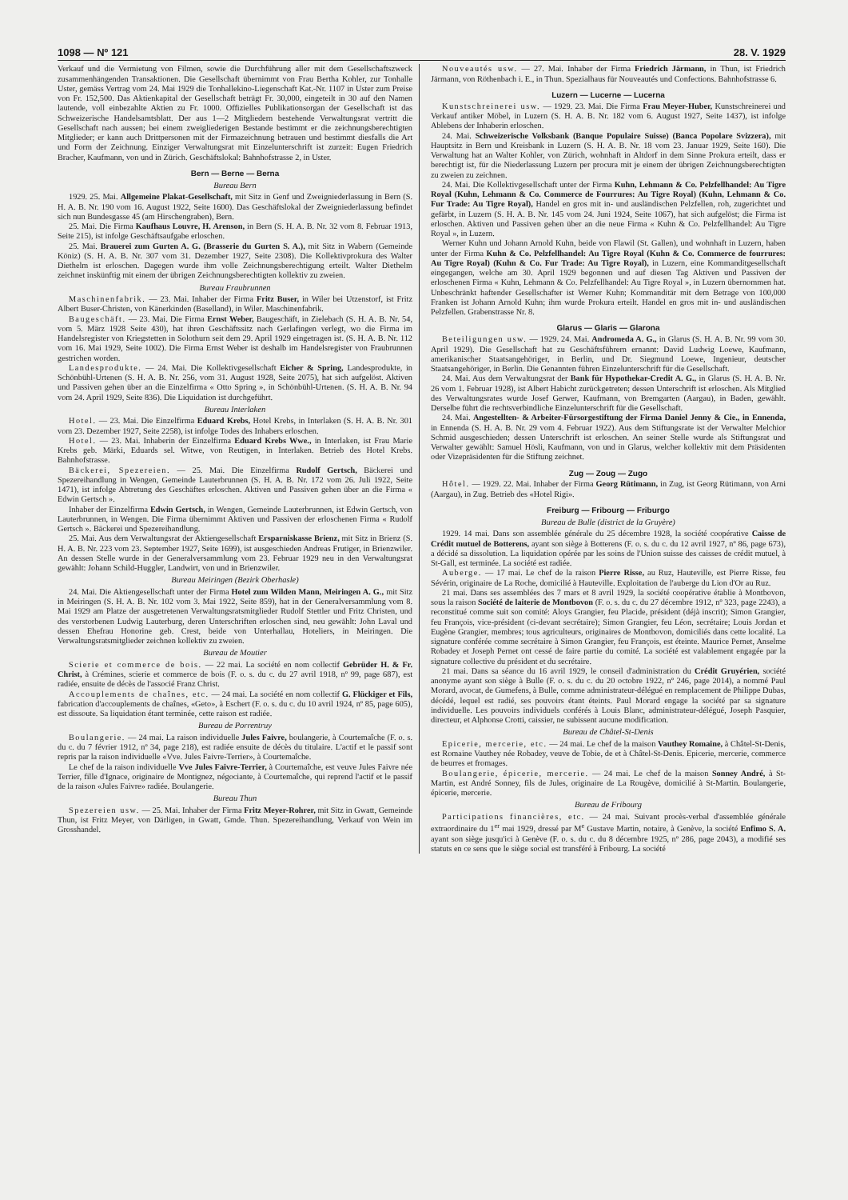1098 — Nº 121 28. V. 1929
Verkauf und die Vermietung von Filmen, sowie die Durchführung aller mit dem Gesellschaftszweck zusammenhängenden Transaktionen. Die Gesellschaft übernimmt von Frau Bertha Kohler, zur Tonhalle Uster, gemäss Vertrag vom 24. Mai 1929 die Tonhallekino-Liegenschaft Kat.-Nr. 1107 in Uster zum Preise von Fr. 152,500. Das Aktienkapital der Gesellschaft beträgt Fr. 30,000, eingeteilt in 30 auf den Namen lautende, voll einbezahlte Aktien zu Fr. 1000. Offizielles Publikationsorgan der Gesellschaft ist das Schweizerische Handelsamtsblatt. Der aus 1—2 Mitgliedern bestehende Verwaltungsrat vertritt die Gesellschaft nach aussen; bei einem zweigliederigen Bestande bestimmt er die zeichnungsberechtigten Mitglieder; er kann auch Drittpersonen mit der Firmazeichnung betrauen und bestimmt diesfalls die Art und Form der Zeichnung. Einziger Verwaltungsrat mit Einzelunterschrift ist zurzeit: Eugen Friedrich Bracher, Kaufmann, von und in Zürich. Geschäftslokal: Bahnhofstrasse 2, in Uster.
Bern — Berne — Berna
Bureau Bern
1929. 25. Mai. Allgemeine Plakat-Gesellschaft, mit Sitz in Genf und Zweigniederlassung in Bern (S. H. A. B. Nr. 190 vom 16. August 1922, Seite 1600). Das Geschäftslokal der Zweigniederlassung befindet sich nun Bundesgasse 45 (am Hirschengraben), Bern.
25. Mai. Die Firma Kaufhaus Louvre, H. Arenson, in Bern (S. H. A. B. Nr. 32 vom 8. Februar 1913, Seite 215), ist infolge Geschäftsaufgabe erloschen.
25. Mai. Brauerei zum Gurten A. G. (Brasserie du Gurten S. A.), mit Sitz in Wabern (Gemeinde Köniz) (S. H. A. B. Nr. 307 vom 31. Dezember 1927, Seite 2308). Die Kollektivprokura des Walter Diethelm ist erloschen. Dagegen wurde ihm volle Zeichnungsberechtigung erteilt. Walter Diethelm zeichnet inskünftig mit einem der übrigen Zeichnungsberechtigten kollektiv zu zweien.
Bureau Fraubrunnen
Maschinenfabrik. — 23. Mai. Inhaber der Firma Fritz Buser, in Wiler bei Utzenstorf, ist Fritz Albert Buser-Christen, von Känerkinden (Baselland), in Wiler. Maschinenfabrik.
Baugeschäft. — 23. Mai. Die Firma Ernst Weber, Baugeschäft, in Zielebach (S. H. A. B. Nr. 54, vom 5. März 1928 Seite 430), hat ihren Geschäftssitz nach Gerlafingen verlegt, wo die Firma im Handelsregister von Kriegstetten in Solothurn seit dem 29. April 1929 eingetragen ist. (S. H. A. B. Nr. 112 vom 16. Mai 1929, Seite 1002). Die Firma Ernst Weber ist deshalb im Handelsregister von Fraubrunnen gestrichen worden.
Landesprodukte. — 24. Mai. Die Kollektivgesellschaft Eicher & Spring, Landesprodukte, in Schönbühl-Urtenen (S. H. A. B. Nr. 256, vom 31. August 1928, Seite 2075), hat sich aufgelöst. Aktiven und Passiven gehen über an die Einzelfirma « Otto Spring », in Schönbühl-Urtenen. (S. H. A. B. Nr. 94 vom 24. April 1929, Seite 836). Die Liquidation ist durchgeführt.
Bureau Interlaken
Hotel. — 23. Mai. Die Einzelfirma Eduard Krebs, Hotel Krebs, in Interlaken (S. H. A. B. Nr. 301 vom 23. Dezember 1927, Seite 2258), ist infolge Todes des Inhabers erloschen.
Hotel. — 23. Mai. Inhaberin der Einzelfirma Eduard Krebs Wwe., in Interlaken, ist Frau Marie Krebs geb. Märki, Eduards sel. Witwe, von Reutigen, in Interlaken. Betrieb des Hotel Krebs. Bahnhofstrasse.
Bäckerei, Spezereien. — 25. Mai. Die Einzelfirma Rudolf Gertsch, Bäckerei und Spezereihandlung in Wengen, Gemeinde Lauterbrunnen (S. H. A. B. Nr. 172 vom 26. Juli 1922, Seite 1471), ist infolge Abtretung des Geschäftes erloschen. Aktiven und Passiven gehen über an die Firma « Edwin Gertsch ».
Inhaber der Einzelfirma Edwin Gertsch, in Wengen, Gemeinde Lauterbrunnen, ist Edwin Gertsch, von Lauterbrunnen, in Wengen. Die Firma übernimmt Aktiven und Passiven der erloschenen Firma « Rudolf Gertsch ». Bäckerei und Spezereihandlung.
25. Mai. Aus dem Verwaltungsrat der Aktiengesellschaft Ersparniskasse Brienz, mit Sitz in Brienz (S. H. A. B. Nr. 223 vom 23. September 1927, Seite 1699), ist ausgeschieden Andreas Frutiger, in Brienzwiler. An dessen Stelle wurde in der Generalversammlung vom 23. Februar 1929 neu in den Verwaltungsrat gewählt: Johann Schild-Huggler, Landwirt, von und in Brienzwiler.
Bureau Meiringen (Bezirk Oberhasle)
24. Mai. Die Aktiengesellschaft unter der Firma Hotel zum Wilden Mann, Meiringen A. G., mit Sitz in Meiringen (S. H. A. B. Nr. 102 vom 3. Mai 1922, Seite 859), hat in der Generalversammlung vom 8. Mai 1929 am Platze der ausgetretenen Verwaltungsratsmitglieder Rudolf Stettler und Fritz Christen, und des verstorbenen Ludwig Lauterburg, deren Unterschriften erloschen sind, neu gewählt: John Laval und dessen Ehefrau Honorine geb. Crest, beide von Unterhallau, Hoteliers, in Meiringen. Die Verwaltungsratsmitglieder zeichnen kollektiv zu zweien.
Bureau de Moutier
Scierie et commerce de bois. — 22 mai. La société en nom collectif Gebrüder H. & Fr. Christ, à Crémines, scierie et commerce de bois (F. o. s. du c. du 27 avril 1918, nº 99, page 687), est radiée, ensuite de décès de l'associé Franz Christ.
Accouplements de chaînes, etc. — 24 mai. La société en nom collectif G. Flückiger et Fils, fabrication d'accouplements de chaînes, «Geto», à Eschert (F. o. s. du c. du 10 avril 1924, nº 85, page 605), est dissoute. Sa liquidation étant terminée, cette raison est radiée.
Bureau de Porrentruy
Boulangerie. — 24 mai. La raison individuelle Jules Faivre, boulangerie, à Courtemaîche (F. o. s. du c. du 7 février 1912, nº 34, page 218), est radiée ensuite de décès du titulaire. L'actif et le passif sont repris par la raison individuelle «Vve. Jules Faivre-Terrier», à Courtemaîche.
Le chef de la raison individuelle Vve Jules Faivre-Terrier, à Courtemaîche, est veuve Jules Faivre née Terrier, fille d'Ignace, originaire de Montignez, négociante, à Courtemaîche, qui reprend l'actif et le passif de la raison «Jules Faivre» radiée. Boulangerie.
Bureau Thun
Spezereien usw. — 25. Mai. Inhaber der Firma Fritz Meyer-Rohrer, mit Sitz in Gwatt, Gemeinde Thun, ist Fritz Meyer, von Därligen, in Gwatt, Gmde. Thun. Spezereihandlung, Verkauf von Wein im Grosshandel.
Nouveautés usw. — 27. Mai. Inhaber der Firma Friedrich Järmann, in Thun, ist Friedrich Järmann, von Röthenbach i. E., in Thun. Spezialhaus für Nouveautés und Confections. Bahnhofstrasse 6.
Luzern — Lucerne — Lucerna
Kunstschreinerei usw. — 1929. 23. Mai. Die Firma Frau Meyer-Huber, Kunstschreinerei und Verkauf antiker Möbel, in Luzern (S. H. A. B. Nr. 182 vom 6. August 1927, Seite 1437), ist infolge Ablebens der Inhaberin erloschen.
24. Mai. Schweizerische Volksbank (Banque Populaire Suisse) (Banca Popolare Svizzera), mit Hauptsitz in Bern und Kreisbank in Luzern (S. H. A. B. Nr. 18 vom 23. Januar 1929, Seite 160). Die Verwaltung hat an Walter Kohler, von Zürich, wohnhaft in Altdorf in dem Sinne Prokura erteilt, dass er berechtigt ist, für die Niederlassung Luzern per procura mit je einem der übrigen Zeichnungsberechtigten zu zweien zu zeichnen.
24. Mai. Die Kollektivgesellschaft unter der Firma Kuhn, Lehmann & Co. Pelzfellhandel: Au Tigre Royal (Kuhn, Lehmann & Co. Commerce de Fourrures: Au Tigre Royal) (Kuhn, Lehmann & Co. Fur Trade: Au Tigre Royal), Handel en gros mit in- und ausländischen Pelzfellen, roh, zugerichtet und gefärbt, in Luzern (S. H. A. B. Nr. 145 vom 24. Juni 1924, Seite 1067), hat sich aufgelöst; die Firma ist erloschen. Aktiven und Passiven gehen über an die neue Firma « Kuhn & Co. Pelzfellhandel: Au Tigre Royal », in Luzern.
Werner Kuhn und Johann Arnold Kuhn, beide von Flawil (St. Gallen), und wohnhaft in Luzern, haben unter der Firma Kuhn & Co. Pelzfellhandel: Au Tigre Royal (Kuhn & Co. Commerce de fourrures: Au Tigre Royal) (Kuhn & Co. Fur Trade: Au Tigre Royal), in Luzern, eine Kommanditgesellschaft eingegangen, welche am 30. April 1929 begonnen und auf diesen Tag Aktiven und Passiven der erloschenen Firma « Kuhn, Lehmann & Co. Pelzfellhandel: Au Tigre Royal », in Luzern übernommen hat. Unbeschränkt haftender Gesellschafter ist Werner Kuhn; Kommanditär mit dem Betrage von 100,000 Franken ist Johann Arnold Kuhn; ihm wurde Prokura erteilt. Handel en gros mit in- und ausländischen Pelzfellen. Grabenstrasse Nr. 8.
Glarus — Glaris — Glarona
Beteiligungen usw. — 1929. 24. Mai. Andromeda A. G., in Glarus (S. H. A. B. Nr. 99 vom 30. April 1929). Die Gesellschaft hat zu Geschäftsführern ernannt: David Ludwig Loewe, Kaufmann, amerikanischer Staatsangehöriger, in Berlin, und Dr. Siegmund Loewe, Ingenieur, deutscher Staatsangehöriger, in Berlin. Die Genannten führen Einzelunterschrift für die Gesellschaft.
24. Mai. Aus dem Verwaltungsrat der Bank für Hypothekar-Credit A. G., in Glarus (S. H. A. B. Nr. 26 vom 1. Februar 1928), ist Albert Habicht zurückgetreten; dessen Unterschrift ist erloschen. Als Mitglied des Verwaltungsrates wurde Josef Gerwer, Kaufmann, von Bremgarten (Aargau), in Baden, gewählt. Derselbe führt die rechtsverbindliche Einzelunterschrift für die Gesellschaft.
24. Mai. Angestellten- & Arbeiter-Fürsorgestiftung der Firma Daniel Jenny & Cie., in Ennenda, in Ennenda (S. H. A. B. Nr. 29 vom 4. Februar 1922). Aus dem Stiftungsrate ist der Verwalter Melchior Schmid ausgeschieden; dessen Unterschrift ist erloschen. An seiner Stelle wurde als Stiftungsrat und Verwalter gewählt: Samuel Hösli, Kaufmann, von und in Glarus, welcher kollektiv mit dem Präsidenten oder Vizepräsidenten für die Stiftung zeichnet.
Zug — Zoug — Zugo
Hôtel. — 1929. 22. Mai. Inhaber der Firma Georg Rütimann, in Zug, ist Georg Rütimann, von Arni (Aargau), in Zug. Betrieb des «Hotel Rigi».
Freiburg — Fribourg — Friburgo
Bureau de Bulle (district de la Gruyère)
1929. 14 mai. Dans son assemblée générale du 25 décembre 1928, la société coopérative Caisse de Crédit mutuel de Botterens, ayant son siège à Botterens (F. o. s. du c. du 12 avril 1927, nº 86, page 673), a décidé sa dissolution. La liquidation opérée par les soins de l'Union suisse des caisses de crédit mutuel, à St-Gall, est terminée. La société est radiée.
Auberge. — 17 mai. Le chef de la raison Pierre Risse, au Ruz, Hauteville, est Pierre Risse, feu Sévérin, originaire de La Roche, domicilié à Hauteville. Exploitation de l'auberge du Lion d'Or au Ruz.
21 mai. Dans ses assemblées des 7 mars et 8 avril 1929, la société coopérative établie à Montbovon, sous la raison Société de laiterie de Montbovon (F. o. s. du c. du 27 décembre 1912, nº 323, page 2243), a reconstitué comme suit son comité: Aloys Grangier, feu Placide, président (déjà inscrit); Simon Grangier, feu François, vice-président (ci-devant secrétaire); Simon Grangier, feu Léon, secrétaire; Louis Jordan et Eugène Grangier, membres; tous agriculteurs, originaires de Montbovon, domiciliés dans cette localité. La signature conférée comme secrétaire à Simon Grangier, feu François, est éteinte. Maurice Pernet, Anselme Robadey et Joseph Pernet ont cessé de faire partie du comité. La société est valablement engagée par la signature collective du président et du secrétaire.
21 mai. Dans sa séance du 16 avril 1929, le conseil d'administration du Crédit Gruyérien, société anonyme ayant son siège à Bulle (F. o. s. du c. du 20 octobre 1922, nº 246, page 2014), a nommé Paul Morard, avocat, de Gumefens, à Bulle, comme administrateur-délégué en remplacement de Philippe Dubas, décédé, lequel est radié, ses pouvoirs étant éteints. Paul Morard engage la société par sa signature individuelle. Les pouvoirs individuels conférés à Louis Blanc, administrateur-délégué, Joseph Pasquier, directeur, et Alphonse Crotti, caissier, ne subissent aucune modification.
Bureau de Châtel-St-Denis
Epicerie, mercerie, etc. — 24 mai. Le chef de la maison Vauthey Romaine, à Châtel-St-Denis, est Romaine Vauthey née Robadey, veuve de Tobie, de et à Châtel-St-Denis. Epicerie, mercerie, commerce de beurres et fromages.
Boulangerie, épicerie, mercerie. — 24 mai. Le chef de la maison Sonney André, à St-Martin, est André Sonney, fils de Jules, originaire de La Rougève, domicilié à St-Martin. Boulangerie, épicerie, mercerie.
Bureau de Fribourg
Participations financières, etc. — 24 mai. Suivant procès-verbal d'assemblée générale extraordinaire du 1<sup>er</sup> mai 1929, dressé par M<sup>e</sup> Gustave Martin, notaire, à Genève, la société Enfimo S. A. ayant son siège jusqu'ici à Genève (F. o. s. du c. du 8 décembre 1925, nº 286, page 2043), a modifié ses statuts en ce sens que le siège social est transféré à Fribourg. La société